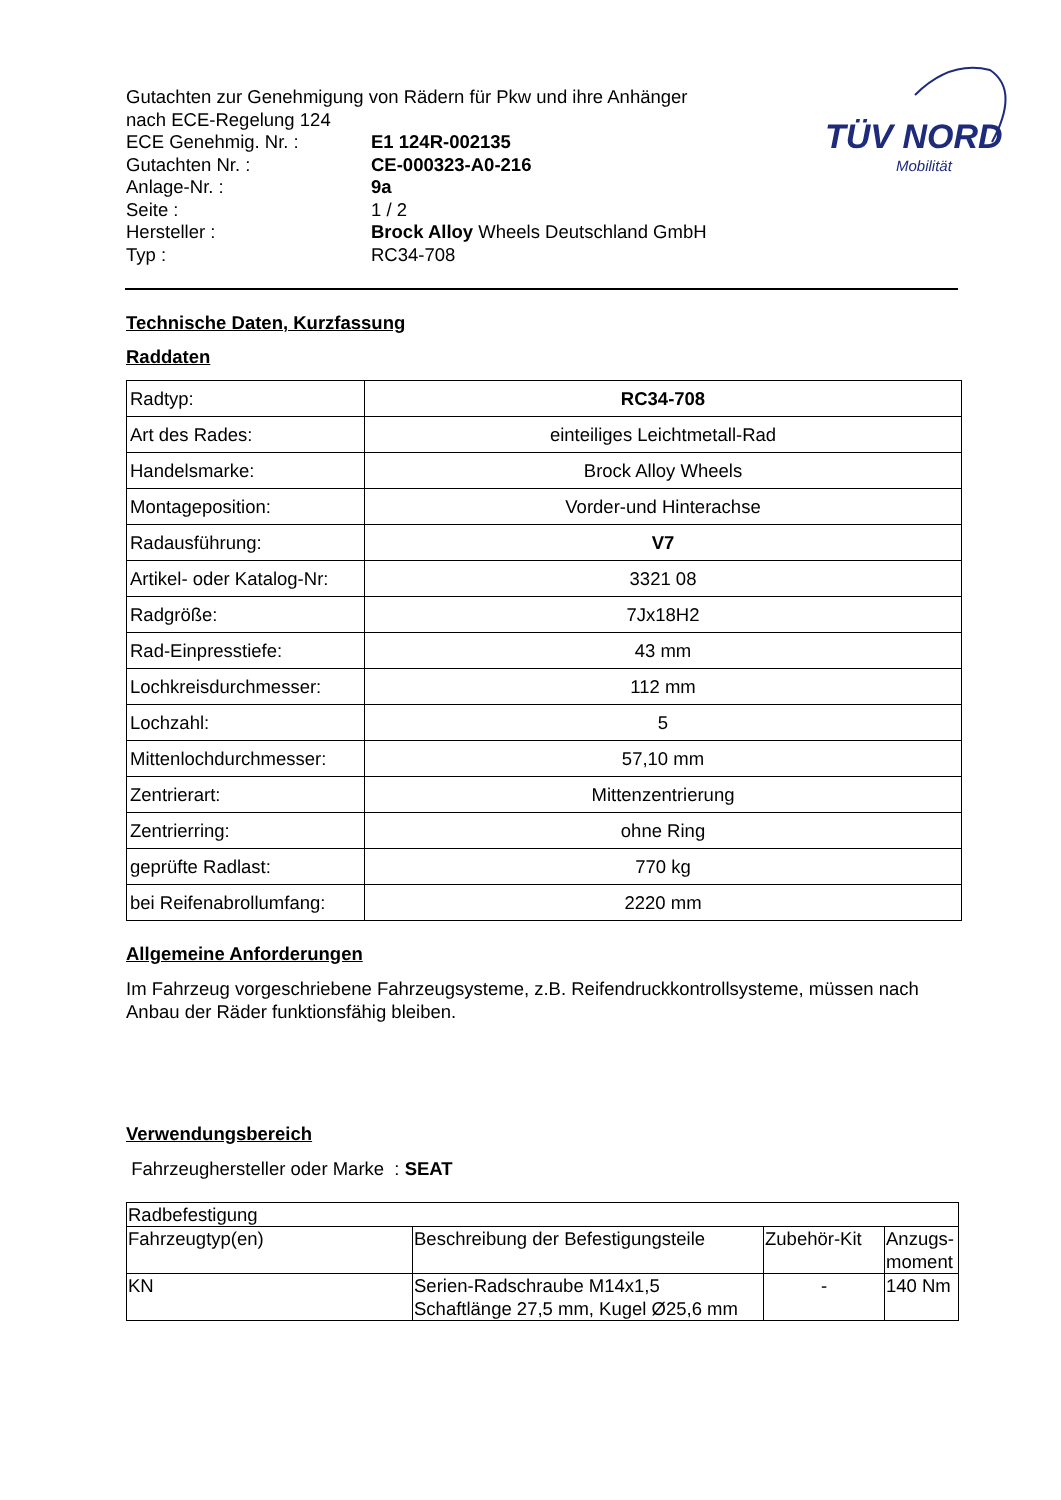Gutachten zur Genehmigung von Rädern für Pkw und ihre Anhänger
nach ECE-Regelung 124
ECE Genehmig. Nr. : E1 124R-002135
Gutachten Nr. : CE-000323-A0-216
Anlage-Nr. : 9a
Seite : 1 / 2
Hersteller : Brock Alloy Wheels Deutschland GmbH
Typ : RC34-708
TÜV NORD
Mobilität
Technische Daten, Kurzfassung
Raddaten
| Radtyp: | RC34-708 |
| Art des Rades: | einteiliges Leichtmetall-Rad |
| Handelsmarke: | Brock Alloy Wheels |
| Montageposition: | Vorder-und Hinterachse |
| Radausführung: | V7 |
| Artikel- oder Katalog-Nr: | 3321 08 |
| Radgröße: | 7Jx18H2 |
| Rad-Einpresstiefe: | 43 mm |
| Lochkreisdurchmesser: | 112 mm |
| Lochzahl: | 5 |
| Mittenlochdurchmesser: | 57,10 mm |
| Zentrierart: | Mittenzentrierung |
| Zentrierring: | ohne Ring |
| geprüfte Radlast: | 770 kg |
| bei Reifenabrollumfang: | 2220 mm |
Allgemeine Anforderungen
Im Fahrzeug vorgeschriebene Fahrzeugsysteme, z.B. Reifendruckkontrollsysteme, müssen nach Anbau der Räder funktionsfähig bleiben.
Verwendungsbereich
Fahrzeughersteller oder Marke : SEAT
| Radbefestigung | | | |
| Fahrzeugtyp(en) | Beschreibung der Befestigungsteile | Zubehör-Kit | Anzugs- moment |
| KN | Serien-Radschraube M14x1,5 Schaftlänge 27,5 mm, Kugel Ø25,6 mm | - | 140 Nm |